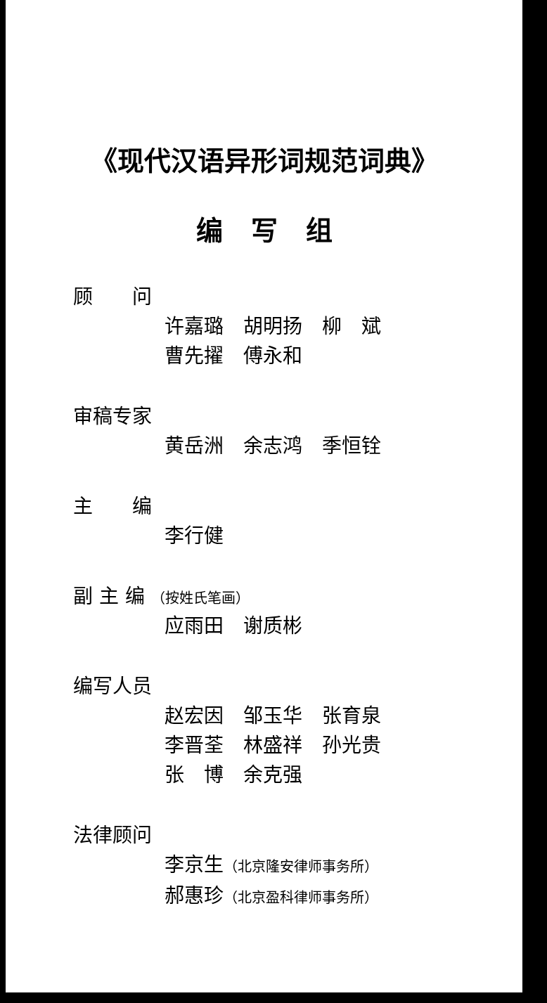《现代汉语异形词规范词典》
编写组
顾  问
许嘉璐 胡明扬 柳 斌
曹先擢 傅永和
审稿专家
黄岳洲 余志鸿 季恒铨
主  编
李行健
副 主 编 （按姓氏笔画）
应雨田 谢质彬
编写人员
赵宏因 邹玉华 张育泉
李晋荃 林盛祥 孙光贵
张 博 余克强
法律顾问
李京生（北京隆安律师事务所）
郝惠珍（北京盈科律师事务所）